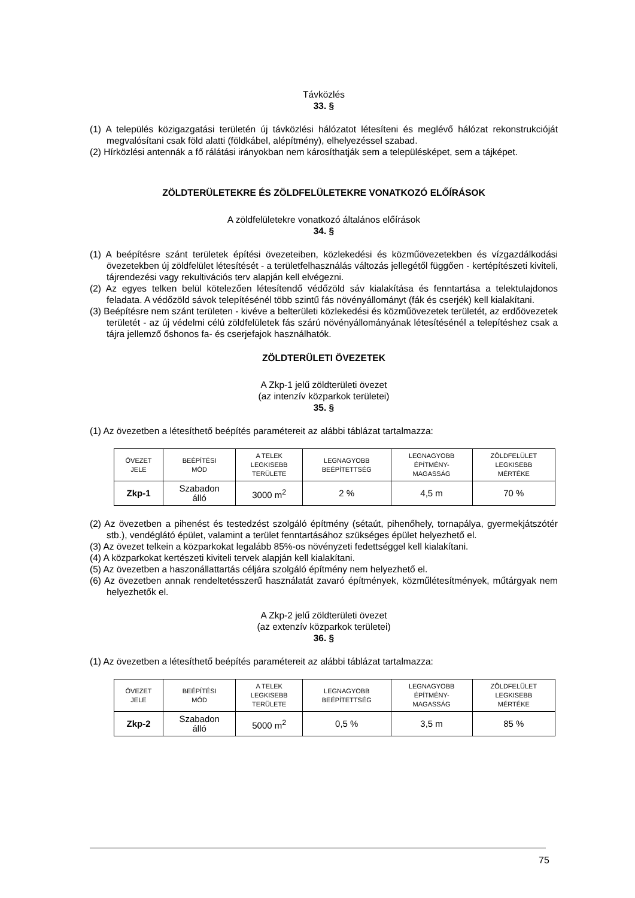Távközlés
33. §
(1) A település közigazgatási területén új távközlési hálózatot létesíteni és meglévő hálózat rekonstrukcióját megvalósítani csak föld alatti (földkábel, alépítmény), elhelyezéssel szabad.
(2) Hírközlési antennák a fő rálátási irányokban nem károsíthatják sem a településképet, sem a tájképet.
ZÖLDTERÜLETEKRE ÉS ZÖLDFELÜLETEKRE VONATKOZÓ ELŐÍRÁSOK
A zöldfelületekre vonatkozó általános előírások
34. §
(1) A beépítésre szánt területek építési övezeteiben, közlekedési és közműövezetekben és vízgazdálkodási övezetekben új zöldfelület létesítését - a területfelhasználás változás jellegétől függően - kertépítészeti kiviteli, tájrendezési vagy rekultivációs terv alapján kell elvégezni.
(2) Az egyes telken belül kötelezően létesítendő védőzöld sáv kialakítása és fenntartása a telektulajdonos feladata. A védőzöld sávok telepítésénél több szintű fás növényállományt (fák és cserjék) kell kialakítani.
(3) Beépítésre nem szánt területen - kivéve a belterületi közlekedési és közműövezetek területét, az erdőövezetek területét - az új védelmi célú zöldfelületek fás szárú növényállományának létesítésénél a telepítéshez csak a tájra jellemző őshonos fa- és cserjefajok használhatók.
ZÖLDTERÜLETI ÖVEZETEK
A Zkp-1 jelű zöldterületi övezet
(az intenzív közparkok területei)
35. §
(1) Az övezetben a létesíthető beépítés paramétereit az alábbi táblázat tartalmazza:
| ÖVEZET JELE | BEÉPÍTÉSI MÓD | A TELEK LEGKISEBB TERÜLETE | LEGNAGYOBB BEÉPÍTETTSÉG | LEGNAGYOBB ÉPÍTMÉNY- MAGASSÁG | ZÖLDFELÜLET LEGKISEBB MÉRTÉKE |
| Zkp-1 | Szabadon álló | 3000 m<sup>2</sup> | 2 % | 4,5 m | 70 % |
(2) Az övezetben a pihenést és testedzést szolgáló építmény (sétaút, pihenőhely, tornapálya, gyermekjátszótér stb.), vendéglátó épület, valamint a terület fenntartásához szükséges épület helyezhető el.
(3) Az övezet telkein a közparkokat legalább 85%-os növényzeti fedettséggel kell kialakítani.
(4) A közparkokat kertészeti kiviteli tervek alapján kell kialakítani.
(5) Az övezetben a haszonállattartás céljára szolgáló építmény nem helyezhető el.
(6) Az övezetben annak rendeltetésszerű használatát zavaró építmények, közműlétesítmények, műtárgyak nem helyezhetők el.
A Zkp-2 jelű zöldterületi övezet
(az extenzív közparkok területei)
36. §
(1) Az övezetben a létesíthető beépítés paramétereit az alábbi táblázat tartalmazza:
| ÖVEZET JELE | BEÉPÍTÉSI MÓD | A TELEK LEGKISEBB TERÜLETE | LEGNAGYOBB BEÉPÍTETTSÉG | LEGNAGYOBB ÉPÍTMÉNY- MAGASSÁG | ZÖLDFELÜLET LEGKISEBB MÉRTÉKE |
| Zkp-2 | Szabadon álló | 5000 m<sup>2</sup> | 0,5 % | 3,5 m | 85 % |
75